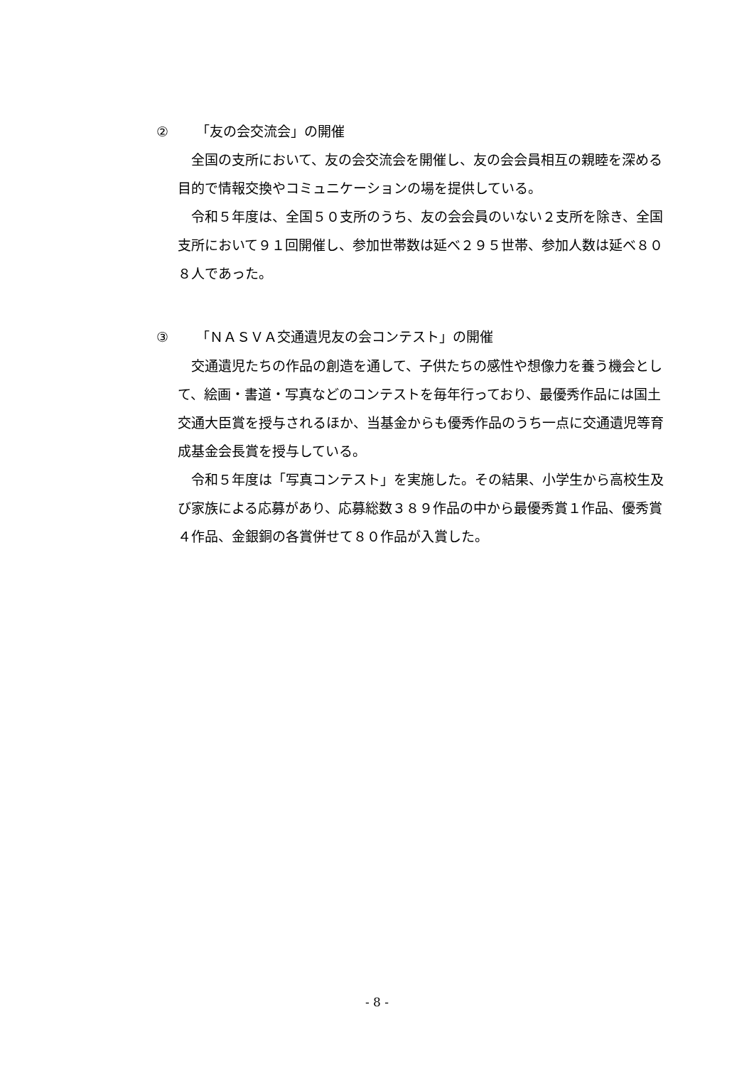② 「友の会交流会」の開催
全国の支所において、友の会交流会を開催し、友の会会員相互の親睦を深める目的で情報交換やコミュニケーションの場を提供している。
令和５年度は、全国５０支所のうち、友の会会員のいない２支所を除き、全国支所において９１回開催し、参加世帯数は延べ２９５世帯、参加人数は延べ８０８人であった。
③ 「ＮＡＳＶＡ交通遺児友の会コンテスト」の開催
交通遺児たちの作品の創造を通して、子供たちの感性や想像力を養う機会として、絵画・書道・写真などのコンテストを毎年行っており、最優秀作品には国土交通大臣賞を授与されるほか、当基金からも優秀作品のうち一点に交通遺児等育成基金会長賞を授与している。
令和５年度は「写真コンテスト」を実施した。その結果、小学生から高校生及び家族による応募があり、応募総数３８９作品の中から最優秀賞１作品、優秀賞４作品、金銀銅の各賞併せて８０作品が入賞した。
- 8 -